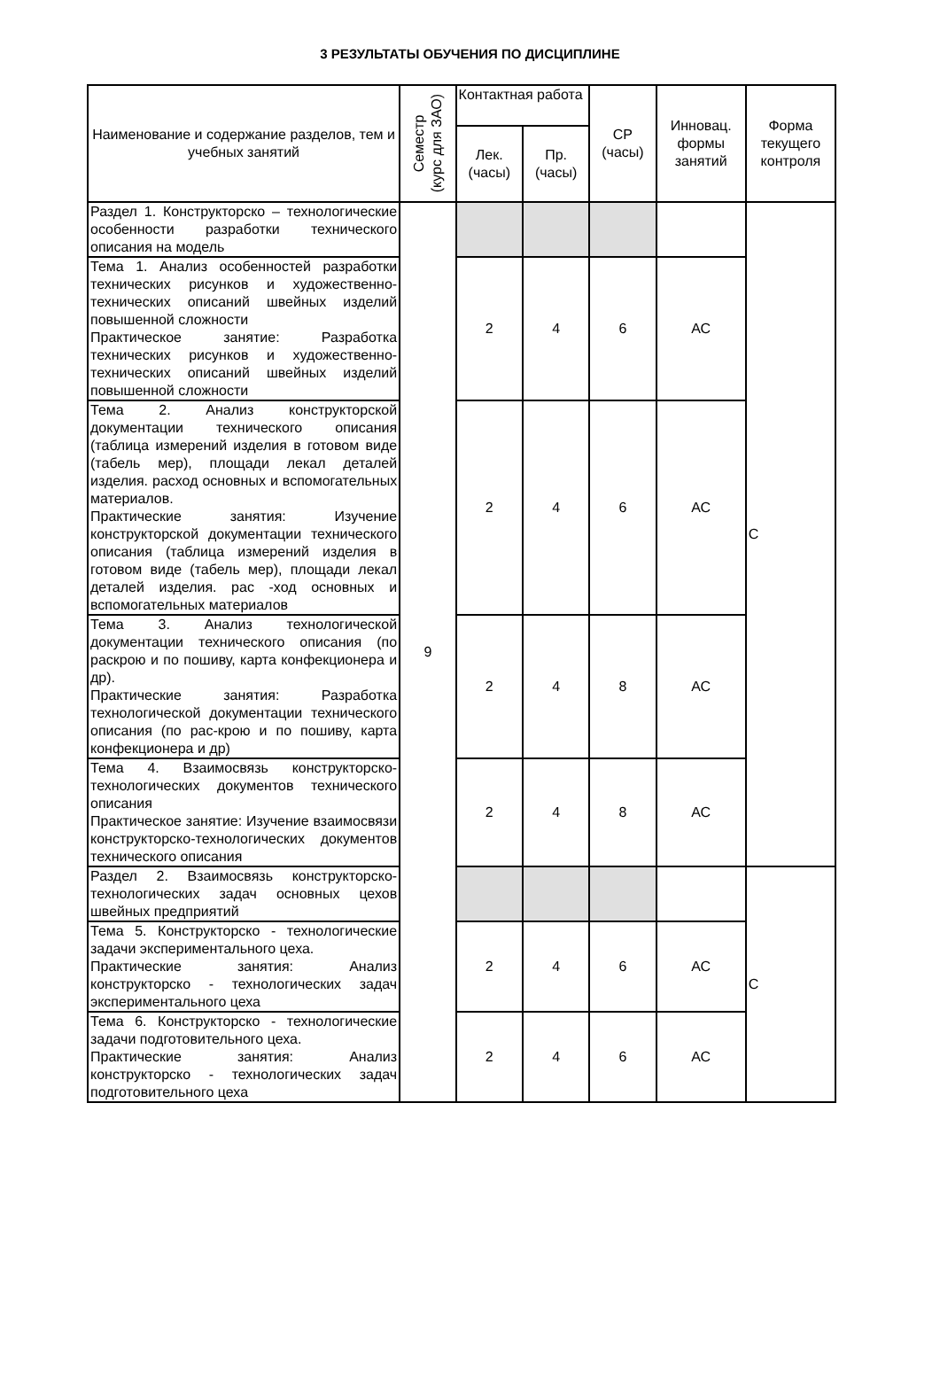3 РЕЗУЛЬТАТЫ ОБУЧЕНИЯ ПО ДИСЦИПЛИНЕ
| Наименование и содержание разделов, тем и учебных занятий | Семестр (курс для ЗАО) | Контактная работа | | СР (часы) | Инновац. формы занятий | Форма текущего контроля |
| --- | --- | --- | --- | --- | --- | --- |
| | | Лек. (часы) | Пр. (часы) | | | |
| Раздел 1. Конструкторско – технологические особенности разработки технического описания на модель | 9 | | | | | С |
| Тема 1. Анализ особенностей разработки технических рисунков и художественно-технических описаний швейных изделий повышенной сложности Практическое занятие: Разработка технических рисунков и художественно-технических описаний швейных изделий повышенной сложности | | 2 | 4 | 6 | АС | |
| Тема 2. Анализ конструкторской документации технического описания (таблица измерений изделия в готовом виде (табель мер), площади лекал деталей изделия. расход основных и вспомогательных материалов. Практические занятия: Изучение конструкторской документации технического описания (таблица измерений изделия в готовом виде (табель мер), площади лекал деталей изделия. рас -ход основных и вспомогательных материалов | | 2 | 4 | 6 | АС | |
| Тема 3. Анализ технологической документации технического описания (по раскрою и по пошиву, карта конфекционера и др). Практические занятия: Разработка технологической документации технического описания (по рас-крою и по пошиву, карта конфекционера и др) | | 2 | 4 | 8 | АС | |
| Тема 4. Взаимосвязь конструкторско-технологических документов технического описания Практическое занятие: Изучение взаимосвязи конструкторско-технологических документов технического описания | | 2 | 4 | 8 | АС | |
| Раздел 2. Взаимосвязь конструкторско-технологических задач основных цехов швейных предприятий | | | | | | С |
| Тема 5. Конструкторско - технологические задачи экспериментального цеха. Практические занятия: Анализ конструкторско - технологических задач экспериментального цеха | | 2 | 4 | 6 | АС | |
| Тема 6. Конструкторско - технологические задачи подготовительного цеха. Практические занятия: Анализ конструкторско - технологических задач подготовительного цеха | | 2 | 4 | 6 | АС | |